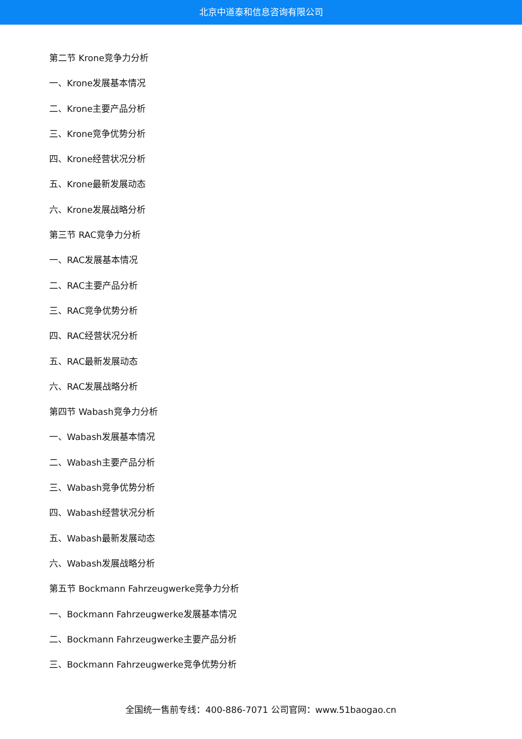北京中道泰和信息咨询有限公司
第二节 Krone竞争力分析
一、Krone发展基本情况
二、Krone主要产品分析
三、Krone竞争优势分析
四、Krone经营状况分析
五、Krone最新发展动态
六、Krone发展战略分析
第三节 RAC竞争力分析
一、RAC发展基本情况
二、RAC主要产品分析
三、RAC竞争优势分析
四、RAC经营状况分析
五、RAC最新发展动态
六、RAC发展战略分析
第四节 Wabash竞争力分析
一、Wabash发展基本情况
二、Wabash主要产品分析
三、Wabash竞争优势分析
四、Wabash经营状况分析
五、Wabash最新发展动态
六、Wabash发展战略分析
第五节 Bockmann Fahrzeugwerke竞争力分析
一、Bockmann Fahrzeugwerke发展基本情况
二、Bockmann Fahrzeugwerke主要产品分析
三、Bockmann Fahrzeugwerke竞争优势分析
全国统一售前专线：400-886-7071 公司官网：www.51baogao.cn